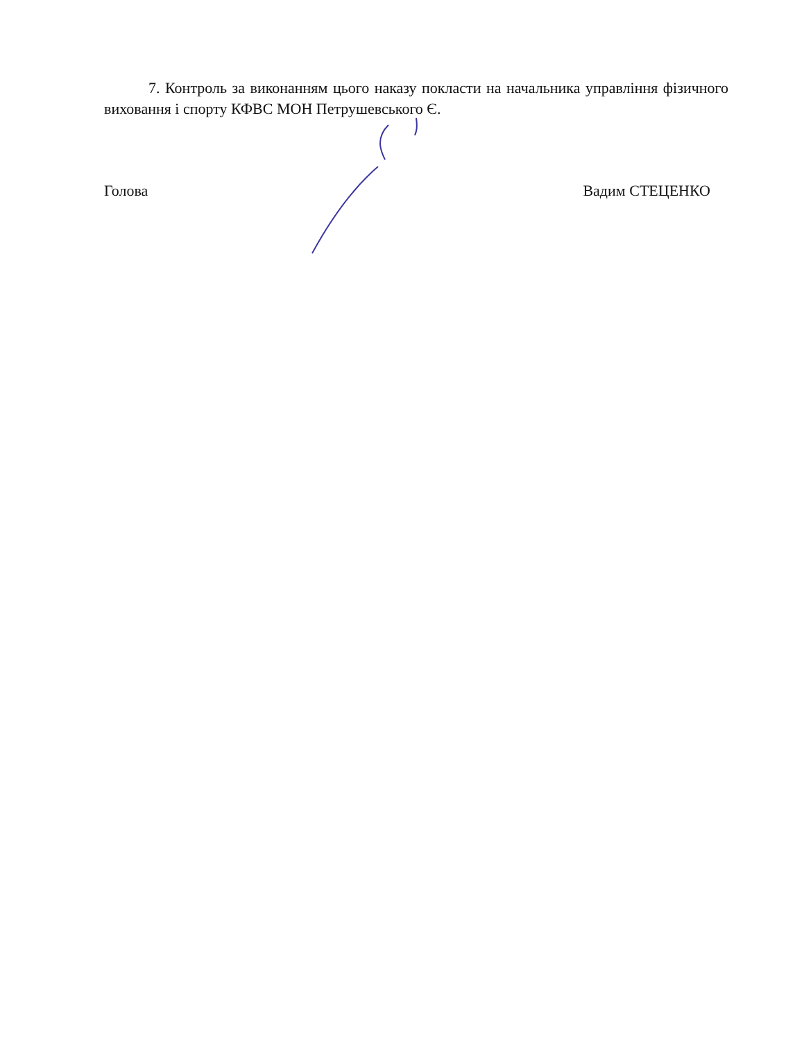7. Контроль за виконанням цього наказу покласти на начальника управління фізичного виховання і спорту КФВС МОН Петрушевського Є.
Голова Вадим СТЕЦЕНКО